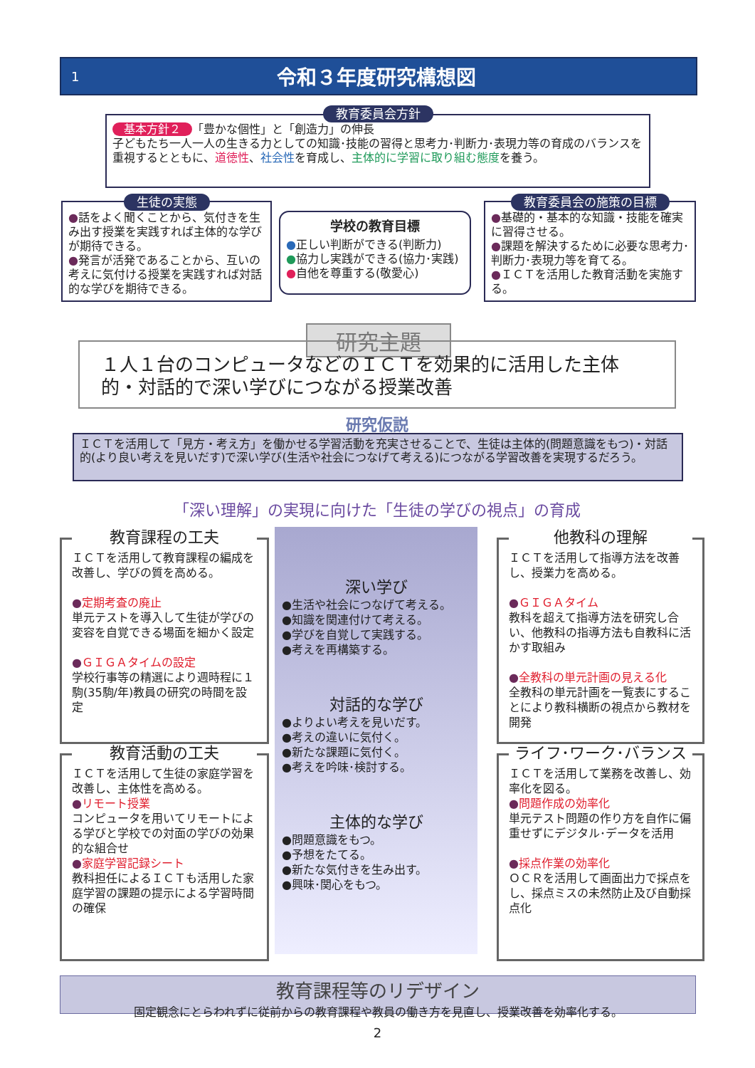1 令和３年度研究構想図
教育委員会方針
基本方針２ 「豊かな個性」と「創造力」の伸長
子どもたち一人一人の生きる力としての知識･技能の習得と思考力･判断力･表現力等の育成のバランスを重視するとともに、道徳性、社会性を育成し、主体的に学習に取り組む態度を養う。
生徒の実態
●話をよく聞くことから、気付きを生み出す授業を実践すれば主体的な学びが期待できる。
●発言が活発であることから、互いの考えに気付ける授業を実践すれば対話的な学びを期待できる。
学校の教育目標
●正しい判断ができる(判断力)
●協力し実践ができる(協力･実践)
●自他を尊重する(敬愛心)
教育委員会の施策の目標
●基礎的・基本的な知識・技能を確実に習得させる。
●課題を解決するために必要な思考力･判断力･表現力等を育てる。
●ＩＣＴを活用した教育活動を実施する。
研究主題
１人１台のコンピュータなどのＩＣＴを効果的に活用した主体的・対話的で深い学びにつながる授業改善
研究仮説
ＩＣＴを活用して「見方・考え方」を働かせる学習活動を充実させることで、生徒は主体的(問題意識をもつ)・対話的(より良い考えを見いだす)で深い学び(生活や社会につなげて考える)につながる学習改善を実現するだろう。
「深い理解」の実現に向けた「生徒の学びの視点」の育成
教育課程の工夫
ＩＣＴを活用して教育課程の編成を改善し、学びの質を高める。
●定期考査の廃止
単元テストを導入して生徒が学びの変容を自覚できる場面を細かく設定
●ＧＩＧＡタイムの設定
学校行事等の精選により週時程に１駒(35駒/年)教員の研究の時間を設定
教育活動の工夫
ＩＣＴを活用して生徒の家庭学習を改善し、主体性を高める。
●リモート授業
コンピュータを用いてリモートによる学びと学校での対面の学びの効果的な組合せ
●家庭学習記録シート
教科担任によるＩＣＴも活用した家庭学習の課題の提示による学習時間の確保
深い学び
●生活や社会につなげて考える。
●知識を関連付けて考える。
●学びを自覚して実践する。
●考えを再構築する。
対話的な学び
●よりよい考えを見いだす。
●考えの違いに気付く。
●新たな課題に気付く。
●考えを吟味･検討する。
主体的な学び
●問題意識をもつ。
●予想をたてる。
●新たな気付きを生み出す。
●興味･関心をもつ。
他教科の理解
ＩＣＴを活用して指導方法を改善し、授業力を高める。
●ＧＩＧＡタイム
教科を超えて指導方法を研究し合い、他教科の指導方法も自教科に活かす取組み
●全教科の単元計画の見える化
全教科の単元計画を一覧表にすることにより教科横断の視点から教材を開発
ライフ･ワーク･バランス
ＩＣＴを活用して業務を改善し、効率化を図る。
●問題作成の効率化
単元テスト問題の作り方を自作に偏重せずにデジタル･データを活用
●採点作業の効率化
ＯＣＲを活用して画面出力で採点をし、採点ミスの未然防止及び自動採点化
教育課程等のリデザイン
固定観念にとらわれずに従前からの教育課程や教員の働き方を見直し、授業改善を効率化する。
2